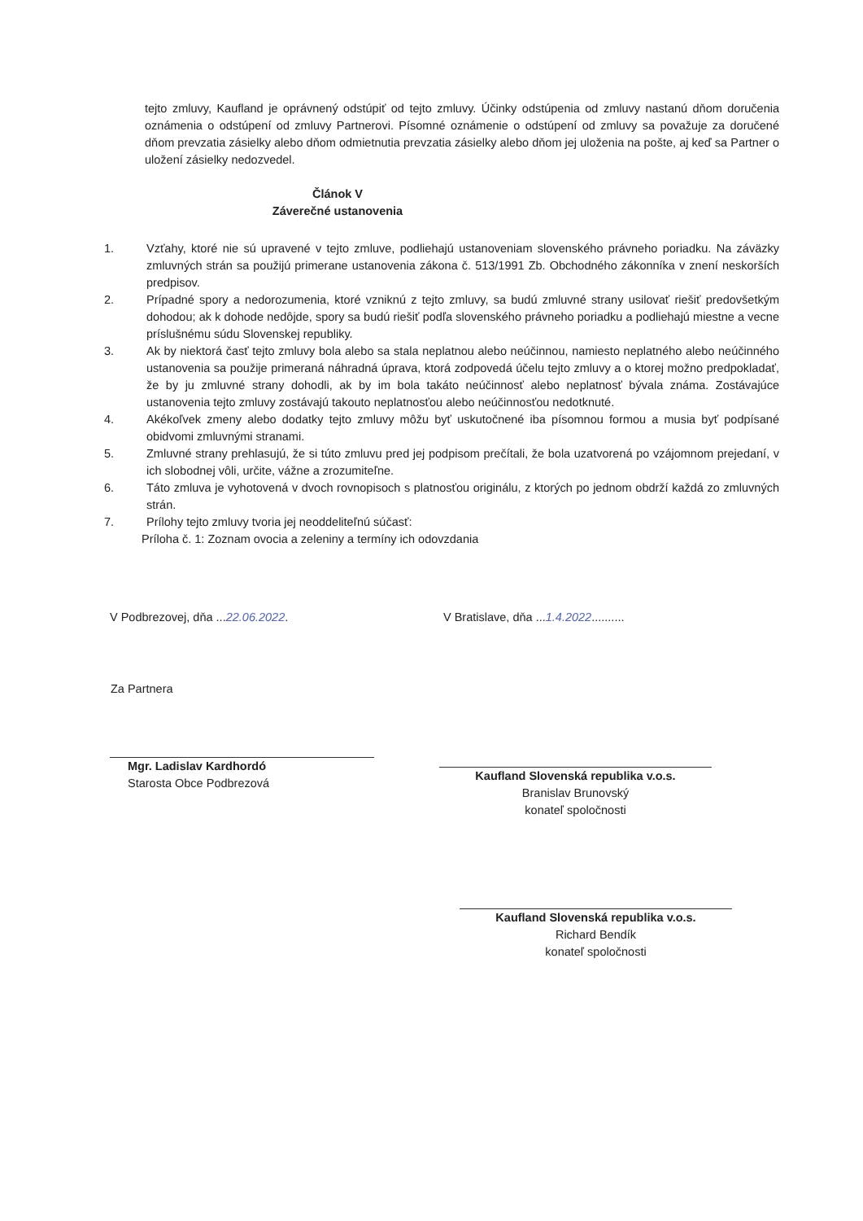tejto zmluvy, Kaufland je oprávnený odstúpiť od tejto zmluvy. Účinky odstúpenia od zmluvy nastanú dňom doručenia oznámenia o odstúpení od zmluvy Partnerovi. Písomné oznámenie o odstúpení od zmluvy sa považuje za doručené dňom prevzatia zásielky alebo dňom odmietnutia prevzatia zásielky alebo dňom jej uloženia na pošte, aj keď sa Partner o uložení zásielky nedozvedel.
Článok V
Záverečné ustanovenia
1. Vzťahy, ktoré nie sú upravené v tejto zmluve, podliehajú ustanoveniam slovenského právneho poriadku. Na záväzky zmluvných strán sa použijú primerane ustanovenia zákona č. 513/1991 Zb. Obchodného zákonníka v znení neskorších predpisov.
2. Prípadné spory a nedorozumenia, ktoré vzniknú z tejto zmluvy, sa budú zmluvné strany usilovať riešiť predovšetkým dohodou; ak k dohode nedôjde, spory sa budú riešiť podľa slovenského právneho poriadku a podliehajú miestne a vecne príslušnému súdu Slovenskej republiky.
3. Ak by niektorá časť tejto zmluvy bola alebo sa stala neplatnou alebo neúčinnou, namiesto neplatného alebo neúčinného ustanovenia sa použije primeraná náhradná úprava, ktorá zodpovedá účelu tejto zmluvy a o ktorej možno predpokladať, že by ju zmluvné strany dohodli, ak by im bola takáto neúčinnosť alebo neplatnosť bývala známa. Zostávajúce ustanovenia tejto zmluvy zostávajú takouto neplatnosťou alebo neúčinnosťou nedotknuté.
4. Akékoľvek zmeny alebo dodatky tejto zmluvy môžu byť uskutočnené iba písomnou formou a musia byť podpísané obidvomi zmluvnými stranami.
5. Zmluvné strany prehlasujú, že si túto zmluvu pred jej podpisom prečítali, že bola uzatvorená po vzájomnom prejedaní, v ich slobodnej vôli, určite, vážne a zrozumiteľne.
6. Táto zmluva je vyhotovená v dvoch rovnopisoch s platnosťou originálu, z ktorých po jednom obdrží každá zo zmluvných strán.
7. Prílohy tejto zmluvy tvoria jej neoddeliteľnú súčasť:
Príloha č. 1: Zoznam ovocia a zeleniny a termíny ich odovzdania
V Podbrezovej, dňa ...22.06.2022. V Bratislave, dňa ...1.4.2022..........
Za Partnera
Mgr. Ladislav Kardhordó
Starosta Obce Podbrezová
Kaufland Slovenská republika v.o.s.
Branislav Brunovský
konateľ spoločnosti
Kaufland Slovenská republika v.o.s.
Richard Bendík
konateľ spoločnosti